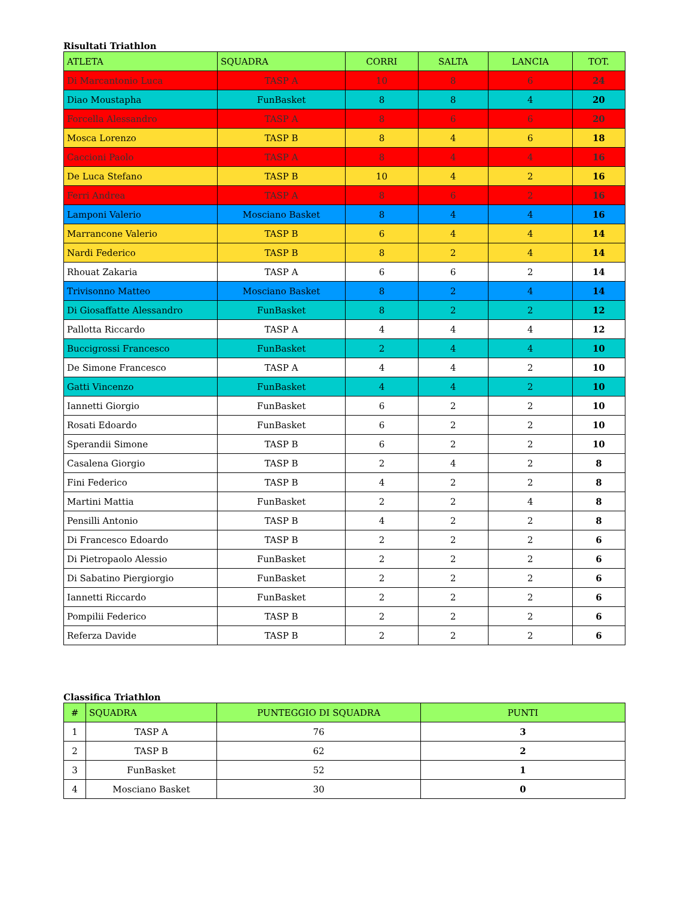Risultati Triathlon
| ATLETA | SQUADRA | CORRI | SALTA | LANCIA | TOT. |
| --- | --- | --- | --- | --- | --- |
| Di Marcantonio Luca | TASP A | 10 | 8 | 6 | 24 |
| Diao Moustapha | FunBasket | 8 | 8 | 4 | 20 |
| Forcella Alessandro | TASP A | 8 | 6 | 6 | 20 |
| Mosca Lorenzo | TASP B | 8 | 4 | 6 | 18 |
| Caccioni Paolo | TASP A | 8 | 4 | 4 | 16 |
| De Luca Stefano | TASP B | 10 | 4 | 2 | 16 |
| Ferri Andrea | TASP A | 8 | 6 | 2 | 16 |
| Lamponi Valerio | Mosciano Basket | 8 | 4 | 4 | 16 |
| Marrancone Valerio | TASP B | 6 | 4 | 4 | 14 |
| Nardi Federico | TASP B | 8 | 2 | 4 | 14 |
| Rhouat Zakaria | TASP A | 6 | 6 | 2 | 14 |
| Trivisonno Matteo | Mosciano Basket | 8 | 2 | 4 | 14 |
| Di Giosaffatte Alessandro | FunBasket | 8 | 2 | 2 | 12 |
| Pallotta Riccardo | TASP A | 4 | 4 | 4 | 12 |
| Buccigrossi Francesco | FunBasket | 2 | 4 | 4 | 10 |
| De Simone Francesco | TASP A | 4 | 4 | 2 | 10 |
| Gatti Vincenzo | FunBasket | 4 | 4 | 2 | 10 |
| Iannetti Giorgio | FunBasket | 6 | 2 | 2 | 10 |
| Rosati Edoardo | FunBasket | 6 | 2 | 2 | 10 |
| Sperandii Simone | TASP B | 6 | 2 | 2 | 10 |
| Casalena Giorgio | TASP B | 2 | 4 | 2 | 8 |
| Fini Federico | TASP B | 4 | 2 | 2 | 8 |
| Martini Mattia | FunBasket | 2 | 2 | 4 | 8 |
| Pensilli Antonio | TASP B | 4 | 2 | 2 | 8 |
| Di Francesco Edoardo | TASP B | 2 | 2 | 2 | 6 |
| Di Pietropaolo Alessio | FunBasket | 2 | 2 | 2 | 6 |
| Di Sabatino Piergiorgio | FunBasket | 2 | 2 | 2 | 6 |
| Iannetti Riccardo | FunBasket | 2 | 2 | 2 | 6 |
| Pompilii Federico | TASP B | 2 | 2 | 2 | 6 |
| Referza Davide | TASP B | 2 | 2 | 2 | 6 |
Classifica Triathlon
| # | SQUADRA | PUNTEGGIO DI SQUADRA | PUNTI |
| --- | --- | --- | --- |
| 1 | TASP A | 76 | 3 |
| 2 | TASP B | 62 | 2 |
| 3 | FunBasket | 52 | 1 |
| 4 | Mosciano Basket | 30 | 0 |